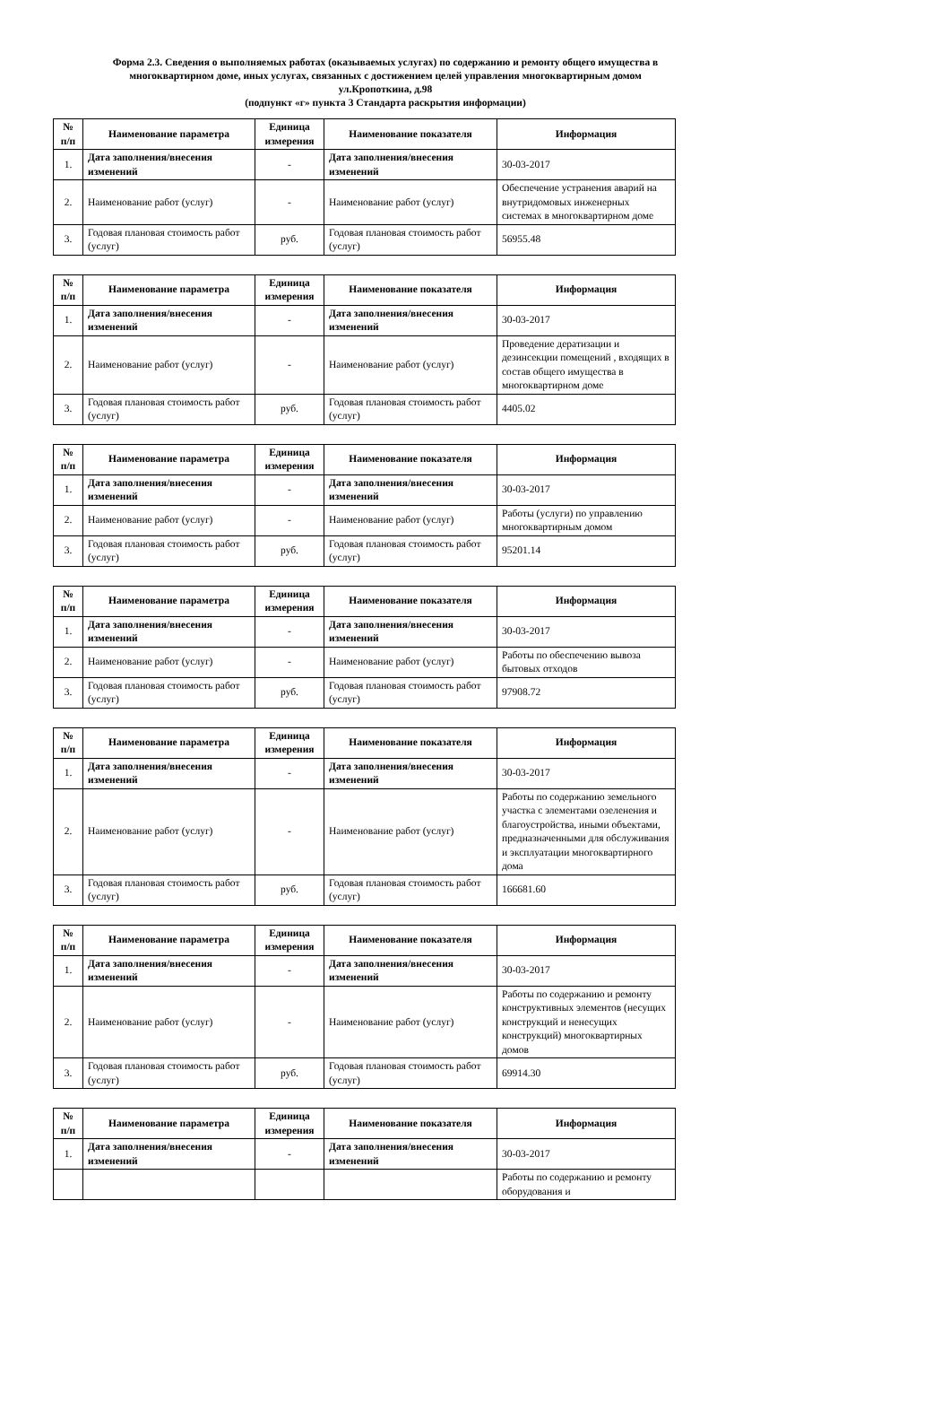Форма 2.3. Сведения о выполняемых работах (оказываемых услугах) по содержанию и ремонту общего имущества в
многоквартирном доме, иных услугах, связанных с достижением целей управления многоквартирным домом
ул.Кропоткина, д.98
(подпункт «г» пункта 3 Стандарта раскрытия информации)
| № п/п | Наименование параметра | Единица измерения | Наименование показателя | Информация |
| --- | --- | --- | --- | --- |
| 1. | Дата заполнения/внесения изменений | - | Дата заполнения/внесения изменений | 30-03-2017 |
| 2. | Наименование работ (услуг) | - | Наименование работ (услуг) | Обеспечение устранения аварий на внутридомовых инженерных системах в многоквартирном доме |
| 3. | Годовая плановая стоимость работ (услуг) | руб. | Годовая плановая стоимость работ (услуг) | 56955.48 |
| № п/п | Наименование параметра | Единица измерения | Наименование показателя | Информация |
| --- | --- | --- | --- | --- |
| 1. | Дата заполнения/внесения изменений | - | Дата заполнения/внесения изменений | 30-03-2017 |
| 2. | Наименование работ (услуг) | - | Наименование работ (услуг) | Проведение дератизации и дезинсекции помещений , входящих в состав общего имущества в многоквартирном доме |
| 3. | Годовая плановая стоимость работ (услуг) | руб. | Годовая плановая стоимость работ (услуг) | 4405.02 |
| № п/п | Наименование параметра | Единица измерения | Наименование показателя | Информация |
| --- | --- | --- | --- | --- |
| 1. | Дата заполнения/внесения изменений | - | Дата заполнения/внесения изменений | 30-03-2017 |
| 2. | Наименование работ (услуг) | - | Наименование работ (услуг) | Работы (услуги) по управлению многоквартирным домом |
| 3. | Годовая плановая стоимость работ (услуг) | руб. | Годовая плановая стоимость работ (услуг) | 95201.14 |
| № п/п | Наименование параметра | Единица измерения | Наименование показателя | Информация |
| --- | --- | --- | --- | --- |
| 1. | Дата заполнения/внесения изменений | - | Дата заполнения/внесения изменений | 30-03-2017 |
| 2. | Наименование работ (услуг) | - | Наименование работ (услуг) | Работы по обеспечению вывоза бытовых отходов |
| 3. | Годовая плановая стоимость работ (услуг) | руб. | Годовая плановая стоимость работ (услуг) | 97908.72 |
| № п/п | Наименование параметра | Единица измерения | Наименование показателя | Информация |
| --- | --- | --- | --- | --- |
| 1. | Дата заполнения/внесения изменений | - | Дата заполнения/внесения изменений | 30-03-2017 |
| 2. | Наименование работ (услуг) | - | Наименование работ (услуг) | Работы по содержанию земельного участка с элементами озеленения и благоустройства, иными объектами, предназначенными для обслуживания и эксплуатации многоквартирного дома |
| 3. | Годовая плановая стоимость работ (услуг) | руб. | Годовая плановая стоимость работ (услуг) | 166681.60 |
| № п/п | Наименование параметра | Единица измерения | Наименование показателя | Информация |
| --- | --- | --- | --- | --- |
| 1. | Дата заполнения/внесения изменений | - | Дата заполнения/внесения изменений | 30-03-2017 |
| 2. | Наименование работ (услуг) | - | Наименование работ (услуг) | Работы по содержанию и ремонту конструктивных элементов (несущих конструкций и ненесущих конструкций) многоквартирных домов |
| 3. | Годовая плановая стоимость работ (услуг) | руб. | Годовая плановая стоимость работ (услуг) | 69914.30 |
| № п/п | Наименование параметра | Единица измерения | Наименование показателя | Информация |
| --- | --- | --- | --- | --- |
| 1. | Дата заполнения/внесения изменений | - | Дата заполнения/внесения изменений | 30-03-2017 |
| | | | | Работы по содержанию и ремонту оборудования и |